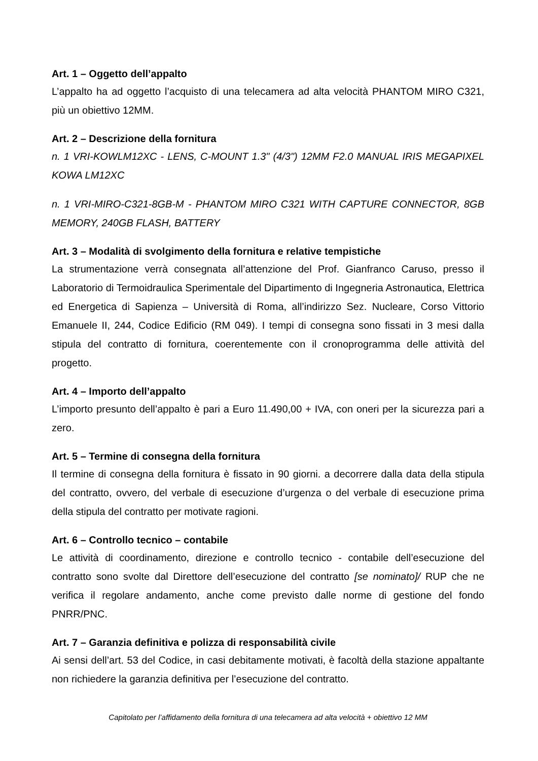Art. 1 – Oggetto dell’appalto
L’appalto ha ad oggetto l’acquisto di una telecamera ad alta velocità PHANTOM MIRO C321, più un obiettivo 12MM.
Art. 2 – Descrizione della fornitura
n. 1 VRI-KOWLM12XC - LENS, C-MOUNT 1.3" (4/3") 12MM F2.0 MANUAL IRIS MEGAPIXEL KOWA LM12XC
n. 1 VRI-MIRO-C321-8GB-M - PHANTOM MIRO C321 WITH CAPTURE CONNECTOR, 8GB MEMORY, 240GB FLASH, BATTERY
Art. 3 – Modalità di svolgimento della fornitura e relative tempistiche
La strumentazione verrà consegnata all’attenzione del Prof. Gianfranco Caruso, presso il Laboratorio di Termoidraulica Sperimentale del Dipartimento di Ingegneria Astronautica, Elettrica ed Energetica di Sapienza – Università di Roma, all’indirizzo Sez. Nucleare, Corso Vittorio Emanuele II, 244, Codice Edificio (RM 049). I tempi di consegna sono fissati in 3 mesi dalla stipula del contratto di fornitura, coerentemente con il cronoprogramma delle attività del progetto.
Art. 4 – Importo dell’appalto
L’importo presunto dell’appalto è pari a Euro 11.490,00 + IVA, con oneri per la sicurezza pari a zero.
Art. 5 – Termine di consegna della fornitura
Il termine di consegna della fornitura è fissato in 90 giorni. a decorrere dalla data della stipula del contratto, ovvero, del verbale di esecuzione d’urgenza o del verbale di esecuzione prima della stipula del contratto per motivate ragioni.
Art. 6 – Controllo tecnico – contabile
Le attività di coordinamento, direzione e controllo tecnico - contabile dell’esecuzione del contratto sono svolte dal Direttore dell’esecuzione del contratto [se nominato]/ RUP che ne verifica il regolare andamento, anche come previsto dalle norme di gestione del fondo PNRR/PNC.
Art. 7 – Garanzia definitiva e polizza di responsabilità civile
Ai sensi dell’art. 53 del Codice, in casi debitamente motivati, è facoltà della stazione appaltante non richiedere la garanzia definitiva per l’esecuzione del contratto.
Capitolato per l’affidamento della fornitura di una telecamera ad alta velocità + obiettivo 12 MM